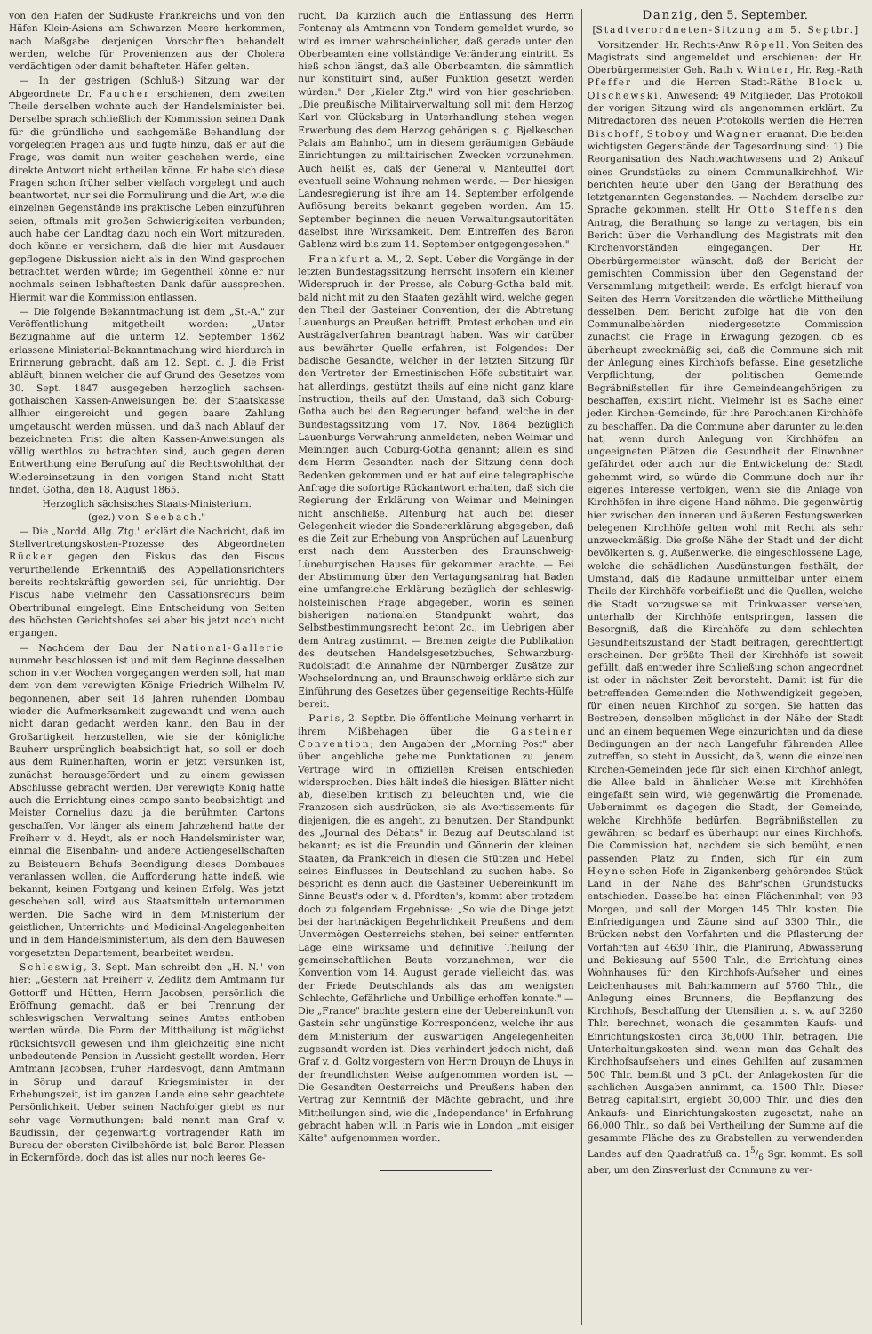von den Häfen der Südküste Frankreichs und von den Häfen Klein-Asiens am Schwarzen Meere herkommen, nach Maßgabe derjenigen Vorschriften behandelt werden, welche für Provenienzen aus der Cholera verdächtigen oder damit behafteten Häfen gelten.
— In der gestrigen (Schluß-) Sitzung war der Abgeordnete Dr. Faucher erschienen, dem zweiten Theile derselben wohnte auch der Handelsminister bei. Derselbe sprach schließlich der Kommission seinen Dank für die gründliche und sachgemäße Behandlung der vorgelegten Fragen aus und fügte hinzu, daß er auf die Frage, was damit nun weiter geschehen werde, eine direkte Antwort nicht ertheilen könne. Er habe sich diese Fragen schon früher selber vielfach vorgelegt und auch beantwortet, nur sei die Formulirung und die Art, wie die einzelnen Gegenstände ins praktische Leben einzuführen seien, oftmals mit großen Schwierigkeiten verbunden; auch habe der Landtag dazu noch ein Wort mitzureden, doch könne er versichern, daß die hier mit Ausdauer gepflogene Diskussion nicht als in den Wind gesprochen betrachtet werden würde; im Gegentheil könne er nur nochmals seinen lebhaftesten Dank dafür aussprechen. Hiermit war die Kommission entlassen.
— Die folgende Bekanntmachung ist dem „St.-A." zur Veröffentlichung mitgetheilt worden: „Unter Bezugnahme auf die unterm 12. September 1862 erlassene Ministerial-Bekanntmachung wird hierdurch in Erinnerung gebracht, daß am 12. Sept. d. J. die Frist abläuft, binnen welcher die auf Grund des Gesetzes vom 30. Sept. 1847 ausgegeben herzoglich sachsen-gothaischen Kassen-Anweisungen bei der Staatskasse allhier eingereicht und gegen baare Zahlung umgetauscht werden müssen, und daß nach Ablauf der bezeichneten Frist die alten Kassen-Anweisungen als völlig werthlos zu betrachten sind, auch gegen deren Entwerthung eine Berufung auf die Rechtswohlthat der Wiedereinsetzung in den vorigen Stand nicht Statt findet. Gotha, den 18. August 1865.
Herzoglich sächsisches Staats-Ministerium.
(gez.) von Seebach."
— Die „Nordd. Allg. Ztg." erklärt die Nachricht, daß im Stellvertretungskosten-Prozesse des Abgeordneten Rücker gegen den Fiskus das den Fiscus verurtheilende Erkenntniß des Appellationsrichters bereits rechtskräftig geworden sei, für unrichtig. Der Fiscus habe vielmehr den Cassationsrecurs beim Obertribunal eingelegt. Eine Entscheidung von Seiten des höchsten Gerichtshofes sei aber bis jetzt noch nicht ergangen.
— Nachdem der Bau der National-Gallerie nunmehr beschlossen ist und mit dem Beginne desselben schon in vier Wochen vorgegangen werden soll, hat man dem von dem verewigten Könige Friedrich Wilhelm IV. begonnenen, aber seit 18 Jahren ruhenden Dombau wieder die Aufmerksamkeit zugewandt und wenn auch nicht daran gedacht werden kann, den Bau in der Großartigkeit herzustellen, wie sie der königliche Bauherr ursprünglich beabsichtigt hat, so soll er doch aus dem Ruinenhaften, worin er jetzt versunken ist, zunächst herausgefördert und zu einem gewissen Abschlusse gebracht werden. Der verewigte König hatte auch die Errichtung eines campo santo beabsichtigt und Meister Cornelius dazu ja die berühmten Cartons geschaffen. Vor länger als einem Jahrzehend hatte der Freiherr v. d. Heydt, als er noch Handelsminister war, einmal die Eisenbahn- und andere Actiengesellschaften zu Beisteuern Behufs Beendigung dieses Dombaues veranlassen wollen, die Aufforderung hatte indeß, wie bekannt, keinen Fortgang und keinen Erfolg. Was jetzt geschehen soll, wird aus Staatsmitteln unternommen werden. Die Sache wird in dem Ministerium der geistlichen, Unterrichts- und Medicinal-Angelegenheiten und in dem Handelsministerium, als dem dem Bauwesen vorgesetzten Departement, bearbeitet werden.
Schleswig, 3. Sept. Man schreibt den „H. N." von hier: „Gestern hat Freiherr v. Zedlitz dem Amtmann für Gottorff und Hütten, Herrn Jacobsen, persönlich die Eröffnung gemacht, daß er bei Trennung der schleswigschen Verwaltung seines Amtes enthoben werden würde. Die Form der Mittheilung ist möglichst rücksichtsvoll gewesen und ihm gleichzeitig eine nicht unbedeutende Pension in Aussicht gestellt worden. Herr Amtmann Jacobsen, früher Hardesvogt, dann Amtmann in Sörup und darauf Kriegsminister in der Erhebungszeit, ist im ganzen Lande eine sehr geachtete Persönlichkeit. Ueber seinen Nachfolger giebt es nur sehr vage Vermuthungen: bald nennt man Graf v. Baudissin, der gegenwärtig vortragender Rath im Bureau der obersten Civilbehörde ist, bald Baron Plessen in Eckernförde, doch das ist alles nur noch leeres Ge-
rücht. Da kürzlich auch die Entlassung des Herrn Fontenay als Amtmann von Tondern gemeldet wurde, so wird es immer wahrscheinlicher, daß gerade unter den Oberbeamten eine vollständige Veränderung eintritt. Es hieß schon längst, daß alle Oberbeamten, die sämmtlich nur konstituirt sind, außer Funktion gesetzt werden würden." Der „Kieler Ztg." wird von hier geschrieben: „Die preußische Militairverwaltung soll mit dem Herzog Karl von Glücksburg in Unterhandlung stehen wegen Erwerbung des dem Herzog gehörigen s. g. Bjelkeschen Palais am Bahnhof, um in diesem geräumigen Gebäude Einrichtungen zu militairischen Zwecken vorzunehmen. Auch heißt es, daß der General v. Manteuffel dort eventuell seine Wohnung nehmen werde. — Der hiesigen Landesregierung ist ihre am 14. September erfolgende Auflösung bereits bekannt gegeben worden. Am 15. September beginnen die neuen Verwaltungsautoritäten daselbst ihre Wirksamkeit. Dem Eintreffen des Baron Gablenz wird bis zum 14. September entgegengesehen."
Frankfurt a. M., 2. Sept. Ueber die Vorgänge in der letzten Bundestagssitzung herrscht insofern ein kleiner Widerspruch in der Presse, als Coburg-Gotha bald mit, bald nicht mit zu den Staaten gezählt wird, welche gegen den Theil der Gasteiner Convention, der die Abtretung Lauenburgs an Preußen betrifft, Protest erhoben und ein Austrägalverfahren beantragt haben. Was wir darüber aus bewährter Quelle erfahren, ist Folgendes: Der badische Gesandte, welcher in der letzten Sitzung für den Vertreter der Ernestinischen Höfe substituirt war, hat allerdings, gestützt theils auf eine nicht ganz klare Instruction, theils auf den Umstand, daß sich Coburg-Gotha auch bei den Regierungen befand, welche in der Bundestagssitzung vom 17. Nov. 1864 bezüglich Lauenburgs Verwahrung anmeldeten, neben Weimar und Meiningen auch Coburg-Gotha genannt; allein es sind dem Herrn Gesandten nach der Sitzung denn doch Bedenken gekommen und er hat auf eine telegraphische Anfrage die sofortige Rückantwort erhalten, daß sich die Regierung der Erklärung von Weimar und Meiningen nicht anschließe. Altenburg hat auch bei dieser Gelegenheit wieder die Sondererklärung abgegeben, daß es die Zeit zur Erhebung von Ansprüchen auf Lauenburg erst nach dem Aussterben des Braunschweig-Lüneburgischen Hauses für gekommen erachte. — Bei der Abstimmung über den Vertagungsantrag hat Baden eine umfangreiche Erklärung bezüglich der schleswig-holsteinischen Frage abgegeben, worin es seinen bisherigen nationalen Standpunkt wahrt, das Selbstbestimmungsrecht betont 2c., im Uebrigen aber dem Antrag zustimmt. — Bremen zeigte die Publikation des deutschen Handelsgesetzbuches, Schwarzburg-Rudolstadt die Annahme der Nürnberger Zusätze zur Wechselordnung an, und Braunschweig erklärte sich zur Einführung des Gesetzes über gegenseitige Rechts-Hülfe bereit.
Paris, 2. Septbr. Die öffentliche Meinung verharrt in ihrem Mißbehagen über die Gasteiner Convention; den Angaben der „Morning Post" aber über angebliche geheime Punktationen zu jenem Vertrage wird in offiziellen Kreisen entschieden widersprochen. Dies hält indeß die hiesigen Blätter nicht ab, dieselben kritisch zu beleuchten und, wie die Franzosen sich ausdrücken, sie als Avertissements für diejenigen, die es angeht, zu benutzen. Der Standpunkt des „Journal des Débats" in Bezug auf Deutschland ist bekannt; es ist die Freundin und Gönnerin der kleinen Staaten, da Frankreich in diesen die Stützen und Hebel seines Einflusses in Deutschland zu suchen habe. So bespricht es denn auch die Gasteiner Uebereinkunft im Sinne Beust's oder v. d. Pfordten's, kommt aber trotzdem doch zu folgendem Ergebnisse: „So wie die Dinge jetzt bei der hartnäckigen Begehrlichkeit Preußens und dem Unvermögen Oesterreichs stehen, bei seiner entfernten Lage eine wirksame und definitive Theilung der gemeinschaftlichen Beute vorzunehmen, war die Konvention vom 14. August gerade vielleicht das, was der Friede Deutschlands als das am wenigsten Schlechte, Gefährliche und Unbillige erhoffen konnte." — Die „France" brachte gestern eine der Uebereinkunft von Gastein sehr ungünstige Korrespondenz, welche ihr aus dem Ministerium der auswärtigen Angelegenheiten zugesandt worden ist. Dies verhindert jedoch nicht, daß Graf v. d. Goltz vorgestern von Herrn Drouyn de Lhuys in der freundlichsten Weise aufgenommen worden ist. — Die Gesandten Oesterreichs und Preußens haben den Vertrag zur Kenntniß der Mächte gebracht, und ihre Mittheilungen sind, wie die „Independance" in Erfahrung gebracht haben will, in Paris wie in London „mit eisiger Kälte" aufgenommen worden.
Danzig, den 5. September.
[Stadtverordneten-Sitzung am 5. Septbr.]
Vorsitzender: Hr. Rechts-Anw. Röpell. Von Seiten des Magistrats sind angemeldet und erschienen: der Hr. Oberbürgermeister Geh. Rath v. Winter, Hr. Reg.-Rath Pfeffer und die Herren Stadt-Räthe Block u. Olschewski. Anwesend: 49 Mitglieder. Das Protokoll der vorigen Sitzung wird als angenommen erklärt. Zu Mitredactoren des neuen Protokolls werden die Herren Bischoff, Stoboy und Wagner ernannt. Die beiden wichtigsten Gegenstände der Tagesordnung sind: 1) Die Reorganisation des Nachtwachtwesens und 2) Ankauf eines Grundstücks zu einem Communalkirchhof. Wir berichten heute über den Gang der Berathung des letztgenannten Gegenstandes. — Nachdem derselbe zur Sprache gekommen, stellt Hr. Otto Steffens den Antrag, die Berathung so lange zu vertagen, bis ein Bericht über die Verhandlung des Magistrats mit den Kirchenvorständen eingegangen. Der Hr. Oberbürgermeister wünscht, daß der Bericht der gemischten Commission über den Gegenstand der Versammlung mitgetheilt werde. Es erfolgt hierauf von Seiten des Herrn Vorsitzenden die wörtliche Mittheilung desselben. Dem Bericht zufolge hat die von den Communalbehörden niedergesetzte Commission zunächst die Frage in Erwägung gezogen, ob es überhaupt zweckmäßig sei, daß die Commune sich mit der Anlegung eines Kirchhofs befasse. Eine gesetzliche Verpflichtung, der politischen Gemeinde Begräbnißstellen für ihre Gemeindeangehörigen zu beschaffen, existirt nicht. Vielmehr ist es Sache einer jeden Kirchen-Gemeinde, für ihre Parochianen Kirchhöfe zu beschaffen. Da die Commune aber darunter zu leiden hat, wenn durch Anlegung von Kirchhöfen an ungeeigneten Plätzen die Gesundheit der Einwohner gefährdet oder auch nur die Entwickelung der Stadt gehemmt wird, so würde die Commune doch nur ihr eigenes Interesse verfolgen, wenn sie die Anlage von Kirchhöfen in ihre eigene Hand nähme. Die gegenwärtig hier zwischen den inneren und äußeren Festungswerken belegenen Kirchhöfe gelten wohl mit Recht als sehr unzweckmäßig. Die große Nähe der Stadt und der dicht bevölkerten s. g. Außenwerke, die eingeschlossene Lage, welche die schädlichen Ausdünstungen festhält, der Umstand, daß die Radaune unmittelbar unter einem Theile der Kirchhöfe vorbeifließt und die Quellen, welche die Stadt vorzugsweise mit Trinkwasser versehen, unterhalb der Kirchhöfe entspringen, lassen die Besorgniß, daß die Kirchhöfe zu dem schlechten Gesundheitszustand der Stadt beitragen, gerechtfertigt erscheinen. Der größte Theil der Kirchhöfe ist soweit gefüllt, daß entweder ihre Schließung schon angeordnet ist oder in nächster Zeit bevorsteht. Damit ist für die betreffenden Gemeinden die Nothwendigkeit gegeben, für einen neuen Kirchhof zu sorgen. Sie hatten das Bestreben, denselben möglichst in der Nähe der Stadt und an einem bequemen Wege einzurichten und da diese Bedingungen an der nach Langefuhr führenden Allee zutreffen, so steht in Aussicht, daß, wenn die einzelnen Kirchen-Gemeinden jede für sich einen Kirchhof anlegt, die Allee bald in ähnlicher Weise mit Kirchhöfen eingefaßt sein wird, wie gegenwärtig die Promenade. Uebernimmt es dagegen die Stadt, der Gemeinde, welche Kirchhöfe bedürfen, Begräbnißstellen zu gewähren; so bedarf es überhaupt nur eines Kirchhofs. Die Commission hat, nachdem sie sich bemüht, einen passenden Platz zu finden, sich für ein zum Heyne'schen Hofe in Zigankenberg gehörendes Stück Land in der Nähe des Bähr'schen Grundstücks entschieden. Dasselbe hat einen Flächeninhalt von 93 Morgen, und soll der Morgen 145 Thlr. kosten. Die Einfriedigungen und Zäune sind auf 3300 Thlr., die Brücken nebst den Vorfahrten und die Pflasterung der Vorfahrten auf 4630 Thlr., die Planirung, Abwässerung und Bekiesung auf 5500 Thlr., die Errichtung eines Wohnhauses für den Kirchhofs-Aufseher und eines Leichenhauses mit Bahrkammern auf 5760 Thlr., die Anlegung eines Brunnens, die Bepflanzung des Kirchhofs, Beschaffung der Utensilien u. s. w. auf 3260 Thlr. berechnet, wonach die gesammten Kaufs- und Einrichtungskosten circa 36,000 Thlr. betragen. Die Unterhaltungskosten sind, wenn man das Gehalt des Kirchhofsaufsehers und eines Gehilfen auf zusammen 500 Thlr. bemißt und 3 pCt. der Anlagekosten für die sachlichen Ausgaben annimmt, ca. 1500 Thlr. Dieser Betrag capitalisirt, ergiebt 30,000 Thlr. und dies den Ankaufs- und Einrichtungskosten zugesetzt, nahe an 66,000 Thlr., so daß bei Vertheilung der Summe auf die gesammte Fläche des zu Grabstellen zu verwendenden Landes auf den Quadratfuß ca. 15/6 Sgr. kommt. Es soll aber, um den Zinsverlust der Commune zu ver-